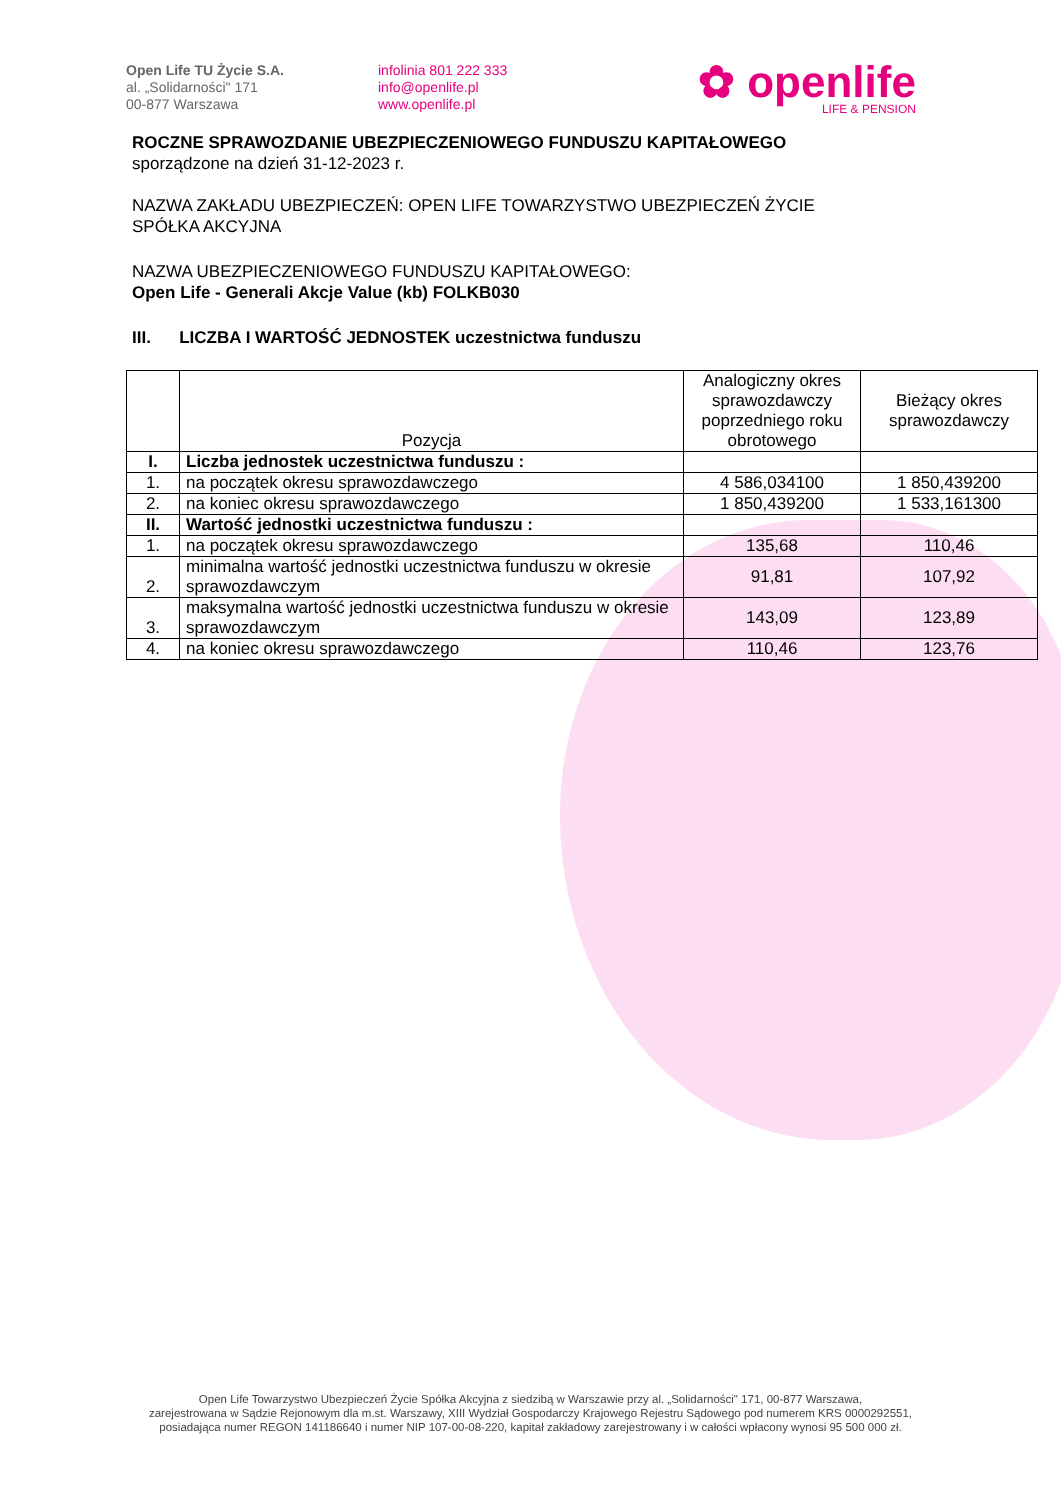Open Life TU Życie S.A.
al. „Solidarności" 171
00-877 Warszawa
infolinia 801 222 333
info@openlife.pl
www.openlife.pl
✿ openlife
LIFE & PENSION
ROCZNE SPRAWOZDANIE UBEZPIECZENIOWEGO FUNDUSZU KAPITAŁOWEGO
sporządzone na dzień 31-12-2023 r.
NAZWA ZAKŁADU UBEZPIECZEŃ: OPEN LIFE TOWARZYSTWO UBEZPIECZEŃ ŻYCIE
SPÓŁKA AKCYJNA
NAZWA UBEZPIECZENIOWEGO FUNDUSZU KAPITAŁOWEGO:
Open Life - Generali Akcje Value (kb) FOLKB030
III. LICZBA I WARTOŚĆ JEDNOSTEK uczestnictwa funduszu
| | Pozycja | Analogiczny okres sprawozdawczy poprzedniego roku obrotowego | Bieżący okres sprawozdawczy |
| --- | --- | --- | --- |
| I. | Liczba jednostek uczestnictwa funduszu : | | |
| 1. | na początek okresu sprawozdawczego | 4 586,034100 | 1 850,439200 |
| 2. | na koniec okresu sprawozdawczego | 1 850,439200 | 1 533,161300 |
| II. | Wartość jednostki uczestnictwa funduszu : | | |
| 1. | na początek okresu sprawozdawczego | 135,68 | 110,46 |
| 2. | minimalna wartość jednostki uczestnictwa funduszu w okresie sprawozdawczym | 91,81 | 107,92 |
| 3. | maksymalna wartość jednostki uczestnictwa funduszu w okresie sprawozdawczym | 143,09 | 123,89 |
| 4. | na koniec okresu sprawozdawczego | 110,46 | 123,76 |
Open Life Towarzystwo Ubezpieczeń Życie Spółka Akcyjna z siedzibą w Warszawie przy al. „Solidarności" 171, 00-877 Warszawa,
zarejestrowana w Sądzie Rejonowym dla m.st. Warszawy, XIII Wydział Gospodarczy Krajowego Rejestru Sądowego pod numerem KRS 0000292551,
posiadająca numer REGON 141186640 i numer NIP 107-00-08-220, kapitał zakładowy zarejestrowany i w całości wpłacony wynosi 95 500 000 zł.